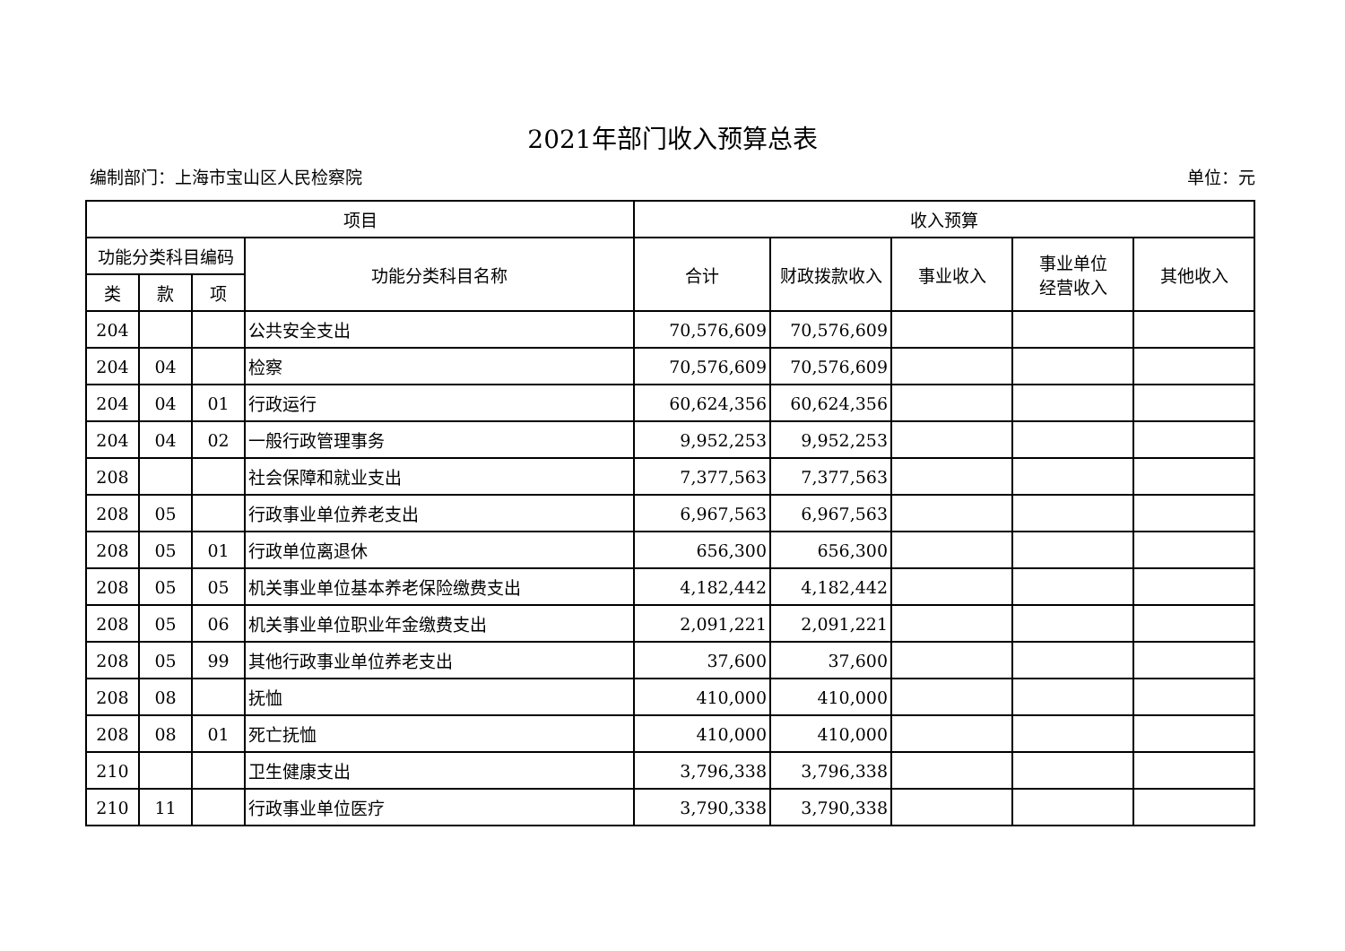2021年部门收入预算总表
编制部门：上海市宝山区人民检察院 单位：元
| 项目 | | | | 收入预算 | | | | |
| --- | --- | --- | --- | --- | --- | --- | --- | --- |
| 功能分类科目编码 | | | 功能分类科目名称 | 合计 | 财政拨款收入 | 事业收入 | 事业单位 经营收入 | 其他收入 |
| 类 | 款 | 项 | | | | | | |
| 204 | | | 公共安全支出 | 70,576,609 | 70,576,609 | | | |
| 204 | 04 | | 检察 | 70,576,609 | 70,576,609 | | | |
| 204 | 04 | 01 | 行政运行 | 60,624,356 | 60,624,356 | | | |
| 204 | 04 | 02 | 一般行政管理事务 | 9,952,253 | 9,952,253 | | | |
| 208 | | | 社会保障和就业支出 | 7,377,563 | 7,377,563 | | | |
| 208 | 05 | | 行政事业单位养老支出 | 6,967,563 | 6,967,563 | | | |
| 208 | 05 | 01 | 行政单位离退休 | 656,300 | 656,300 | | | |
| 208 | 05 | 05 | 机关事业单位基本养老保险缴费支出 | 4,182,442 | 4,182,442 | | | |
| 208 | 05 | 06 | 机关事业单位职业年金缴费支出 | 2,091,221 | 2,091,221 | | | |
| 208 | 05 | 99 | 其他行政事业单位养老支出 | 37,600 | 37,600 | | | |
| 208 | 08 | | 抚恤 | 410,000 | 410,000 | | | |
| 208 | 08 | 01 | 死亡抚恤 | 410,000 | 410,000 | | | |
| 210 | | | 卫生健康支出 | 3,796,338 | 3,796,338 | | | |
| 210 | 11 | | 行政事业单位医疗 | 3,790,338 | 3,790,338 | | | |